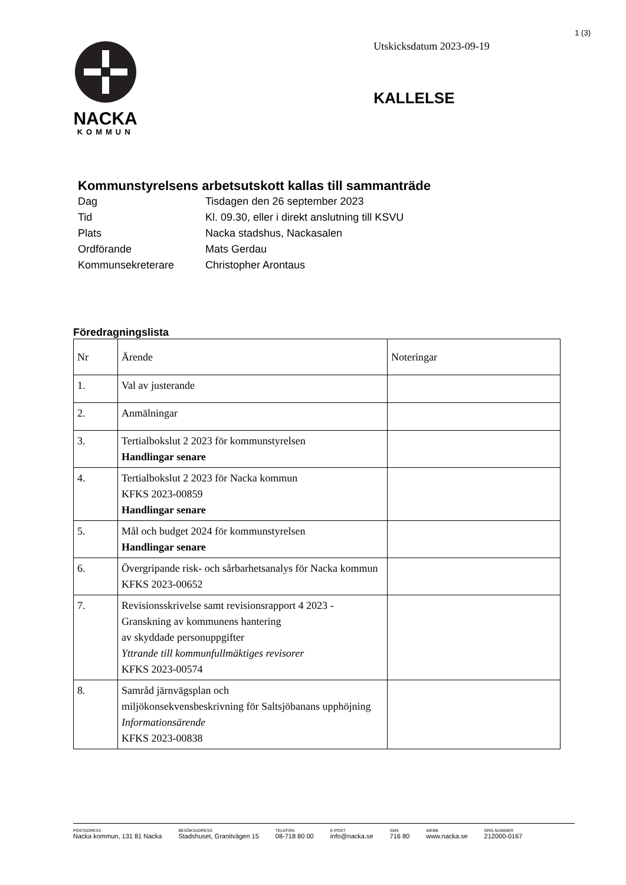NACKA
KOMMUN
1 (3)
Utskicksdatum 2023-09-19
KALLELSE
Kommunstyrelsens arbetsutskott kallas till sammanträde
Dag Tisdagen den 26 september 2023
Tid Kl. 09.30, eller i direkt anslutning till KSVU
Plats Nacka stadshus, Nackasalen
Ordförande Mats Gerdau
Kommunsekreterare Christopher Arontaus
Föredragningslista
| Nr | Ärende | Noteringar |
| 1. | Val av justerande | |
| 2. | Anmälningar | |
| 3. | Tertialbokslut 2 2023 för kommunstyrelsen Handlingar senare | |
| 4. | Tertialbokslut 2 2023 för Nacka kommun KFKS 2023-00859 Handlingar senare | |
| 5. | Mål och budget 2024 för kommunstyrelsen Handlingar senare | |
| 6. | Övergripande risk- och sårbarhetsanalys för Nacka kommun KFKS 2023-00652 | |
| 7. | Revisionsskrivelse samt revisionsrapport 4 2023 - Granskning av kommunens hantering av skyddade personuppgifter Yttrande till kommunfullmäktiges revisorer KFKS 2023-00574 | |
| 8. | Samråd järnvägsplan och miljökonsekvensbeskrivning för Saltsjöbanans upphöjning Informationsärende KFKS 2023-00838 | |
POSTADRESS
Nacka kommun, 131 81 Nacka
BESÖKSADRESS
Stadshuset, Granitvägen 15
TELEFON
08-718 80 00
E-POST
info@nacka.se
SMS
716 80
WEBB
www.nacka.se
ORG.NUMMER
212000-0167